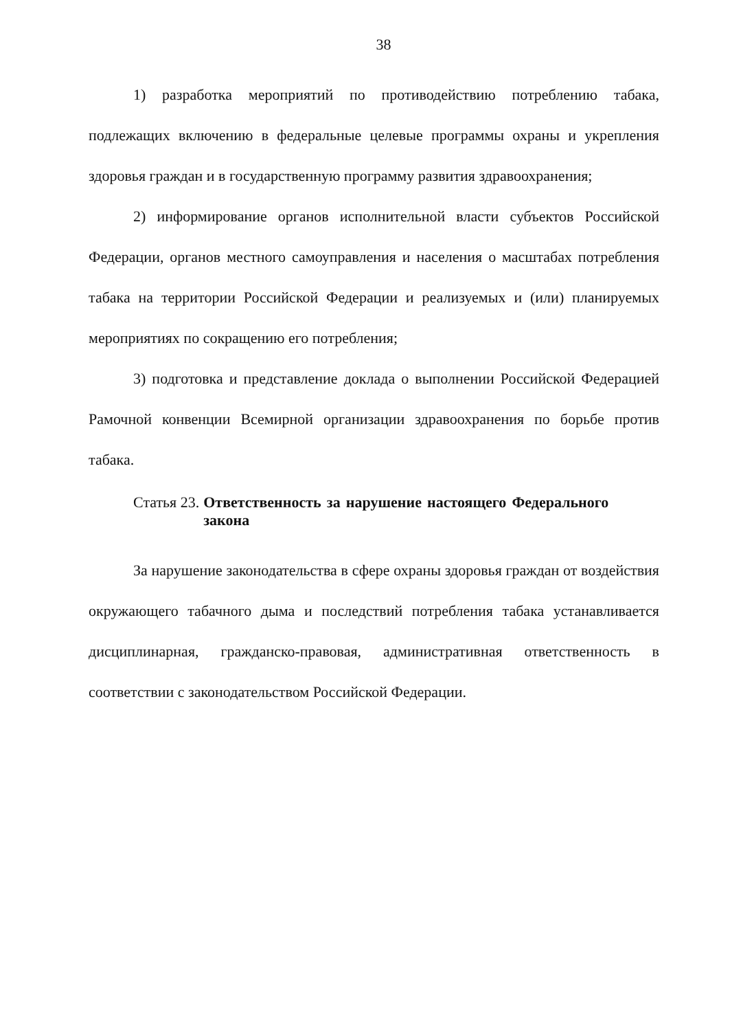38
1) разработка мероприятий по противодействию потреблению табака, подлежащих включению в федеральные целевые программы охраны и укрепления здоровья граждан и в государственную программу развития здравоохранения;
2) информирование органов исполнительной власти субъектов Российской Федерации, органов местного самоуправления и населения о масштабах потребления табака на территории Российской Федерации и реализуемых и (или) планируемых мероприятиях по сокращению его потребления;
3) подготовка и представление доклада о выполнении Российской Федерацией Рамочной конвенции Всемирной организации здравоохранения по борьбе против табака.
Статья 23. Ответственность за нарушение настоящего Федерального закона
За нарушение законодательства в сфере охраны здоровья граждан от воздействия окружающего табачного дыма и последствий потребления табака устанавливается дисциплинарная, гражданско-правовая, административная ответственность в соответствии с законодательством Российской Федерации.